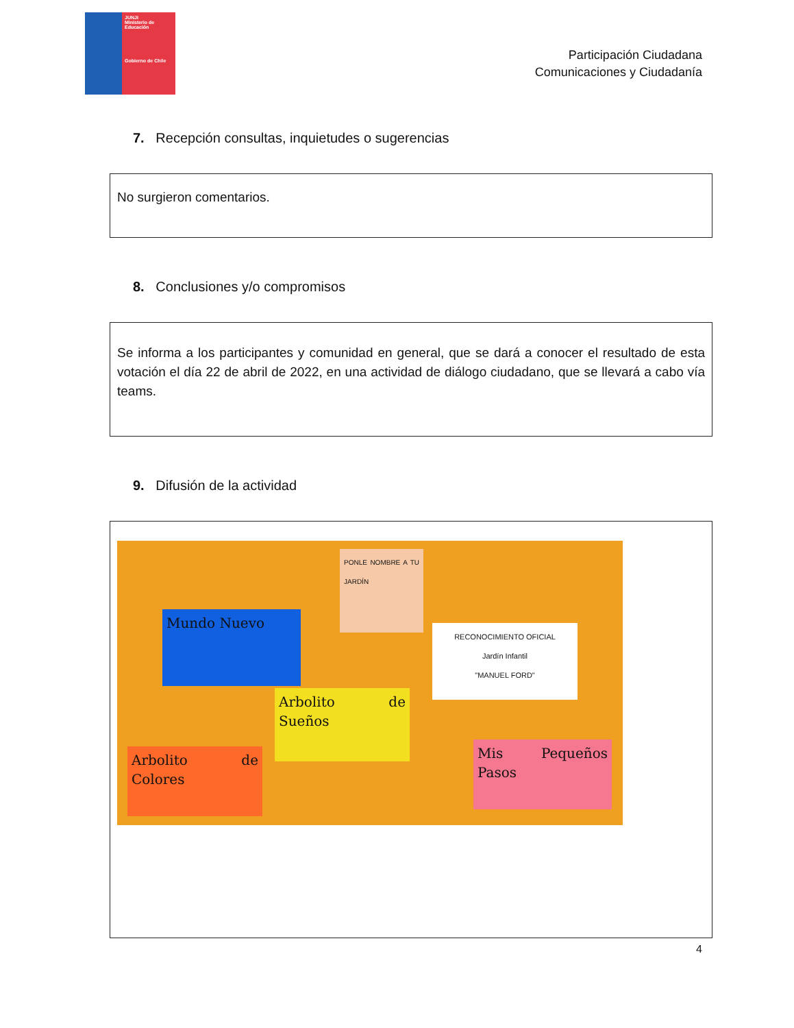JUNJI
Ministerio de Educación
Gobierno de Chile
Participación Ciudadana
Comunicaciones y Ciudadanía
7. Recepción consultas, inquietudes o sugerencias
No surgieron comentarios.
8. Conclusiones y/o compromisos
Se informa a los participantes y comunidad en general, que se dará a conocer el resultado de esta votación el día 22 de abril de 2022, en una actividad de diálogo ciudadano, que se llevará a cabo vía teams.
9. Difusión de la actividad
Mundo Nuevo
PONLE NOMBRE A TU JARDÍN
RECONOCIMIENTO OFICIAL
Jardín Infantil
"MANUEL FORD"
Arbolito de Sueños
Arbolito de Colores
Mis Pequeños Pasos
4